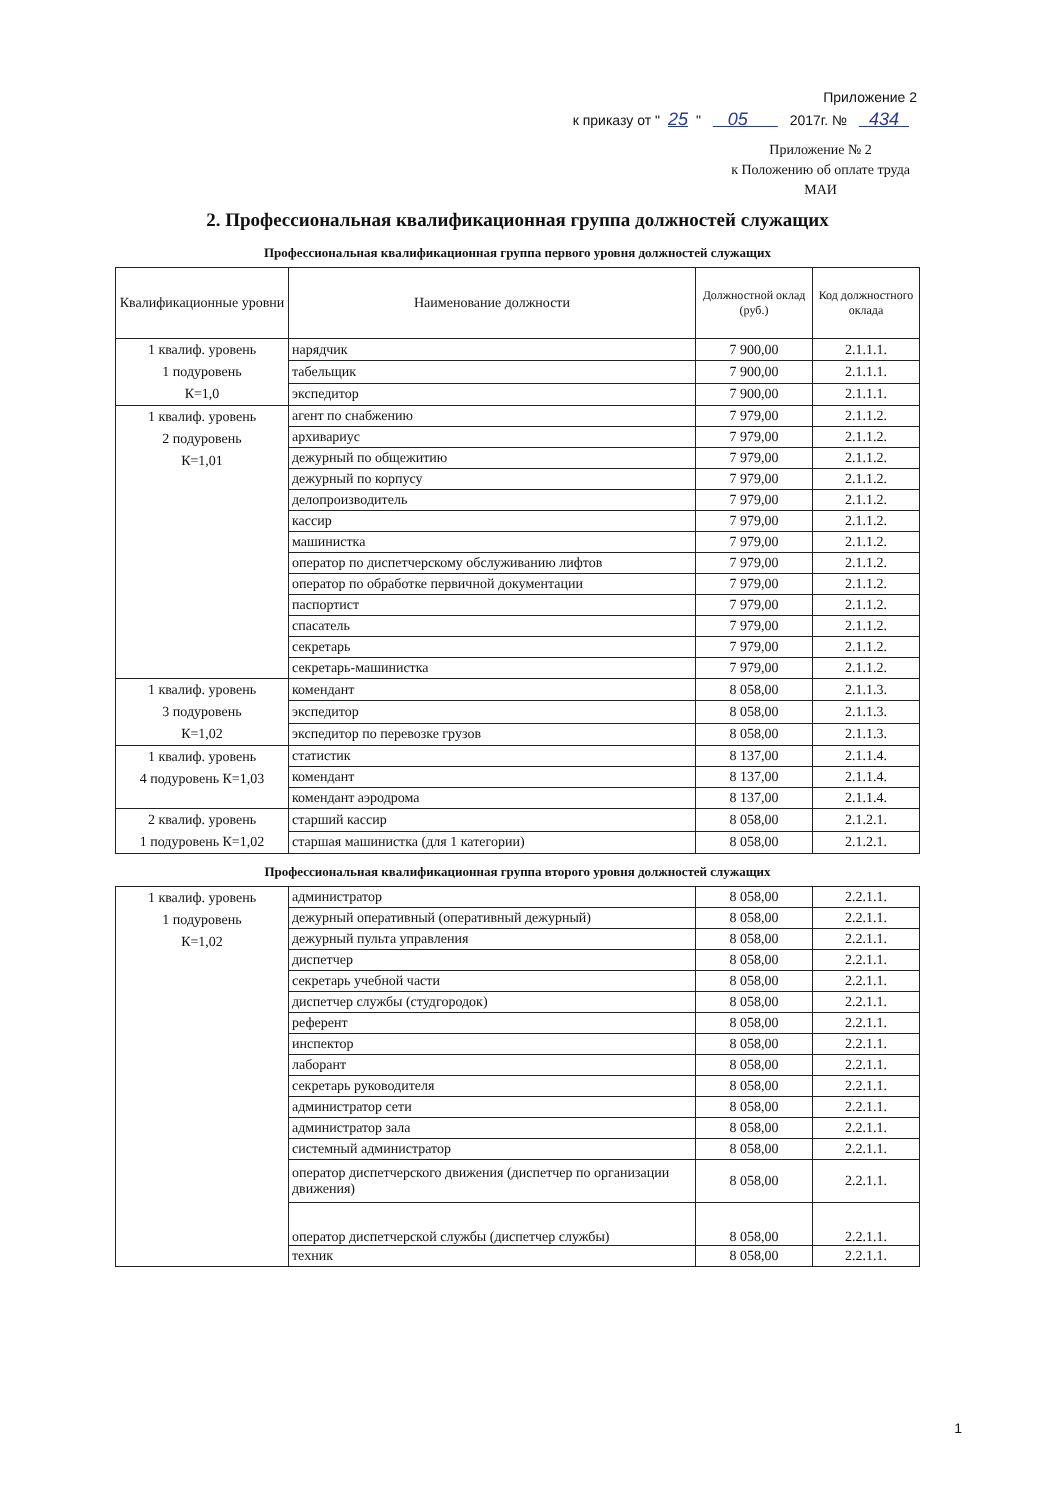Приложение 2
к приказу от " 25 " 05 2017г. № 434
Приложение № 2
к Положению об оплате труда
МАИ
2. Профессиональная квалификационная группа должностей служащих
Профессиональная квалификационная группа первого уровня должностей служащих
| Квалификационные уровни | Наименование должности | Должностной оклад (руб.) | Код должностного оклада |
| --- | --- | --- | --- |
| 1 квалиф. уровень 1 подуровень К=1,0 | нарядчик | 7 900,00 | 2.1.1.1. |
| | табельщик | 7 900,00 | 2.1.1.1. |
| | экспедитор | 7 900,00 | 2.1.1.1. |
| 1 квалиф. уровень 2 подуровень К=1,01 | агент по снабжению | 7 979,00 | 2.1.1.2. |
| | архивариус | 7 979,00 | 2.1.1.2. |
| | дежурный по общежитию | 7 979,00 | 2.1.1.2. |
| | дежурный по корпусу | 7 979,00 | 2.1.1.2. |
| | делопроизводитель | 7 979,00 | 2.1.1.2. |
| | кассир | 7 979,00 | 2.1.1.2. |
| | машинистка | 7 979,00 | 2.1.1.2. |
| | оператор по диспетчерскому обслуживанию лифтов | 7 979,00 | 2.1.1.2. |
| | оператор по обработке первичной документации | 7 979,00 | 2.1.1.2. |
| | паспортист | 7 979,00 | 2.1.1.2. |
| | спасатель | 7 979,00 | 2.1.1.2. |
| | секретарь | 7 979,00 | 2.1.1.2. |
| | секретарь-машинистка | 7 979,00 | 2.1.1.2. |
| 1 квалиф. уровень 3 подуровень К=1,02 | комендант | 8 058,00 | 2.1.1.3. |
| | экспедитор | 8 058,00 | 2.1.1.3. |
| | экспедитор по перевозке грузов | 8 058,00 | 2.1.1.3. |
| 1 квалиф. уровень 4 подуровень К=1,03 | статистик | 8 137,00 | 2.1.1.4. |
| | комендант | 8 137,00 | 2.1.1.4. |
| | комендант аэродрома | 8 137,00 | 2.1.1.4. |
| 2 квалиф. уровень 1 подуровень К=1,02 | старший кассир | 8 058,00 | 2.1.2.1. |
| | старшая машинистка (для 1 категории) | 8 058,00 | 2.1.2.1. |
Профессиональная квалификационная группа второго уровня должностей служащих
| 1 квалиф. уровень 1 подуровень К=1,02 | администратор | 8 058,00 | 2.2.1.1. |
| | дежурный оперативный (оперативный дежурный) | 8 058,00 | 2.2.1.1. |
| | дежурный пульта управления | 8 058,00 | 2.2.1.1. |
| | диспетчер | 8 058,00 | 2.2.1.1. |
| | секретарь учебной части | 8 058,00 | 2.2.1.1. |
| | диспетчер службы (студгородок) | 8 058,00 | 2.2.1.1. |
| | референт | 8 058,00 | 2.2.1.1. |
| | инспектор | 8 058,00 | 2.2.1.1. |
| | лаборант | 8 058,00 | 2.2.1.1. |
| | секретарь руководителя | 8 058,00 | 2.2.1.1. |
| | администратор сети | 8 058,00 | 2.2.1.1. |
| | администратор зала | 8 058,00 | 2.2.1.1. |
| | системный администратор | 8 058,00 | 2.2.1.1. |
| | оператор диспетчерского движения (диспетчер по организации движения) | 8 058,00 | 2.2.1.1. |
| | оператор диспетчерской службы (диспетчер службы) | 8 058,00 | 2.2.1.1. |
| | техник | 8 058,00 | 2.2.1.1. |
1